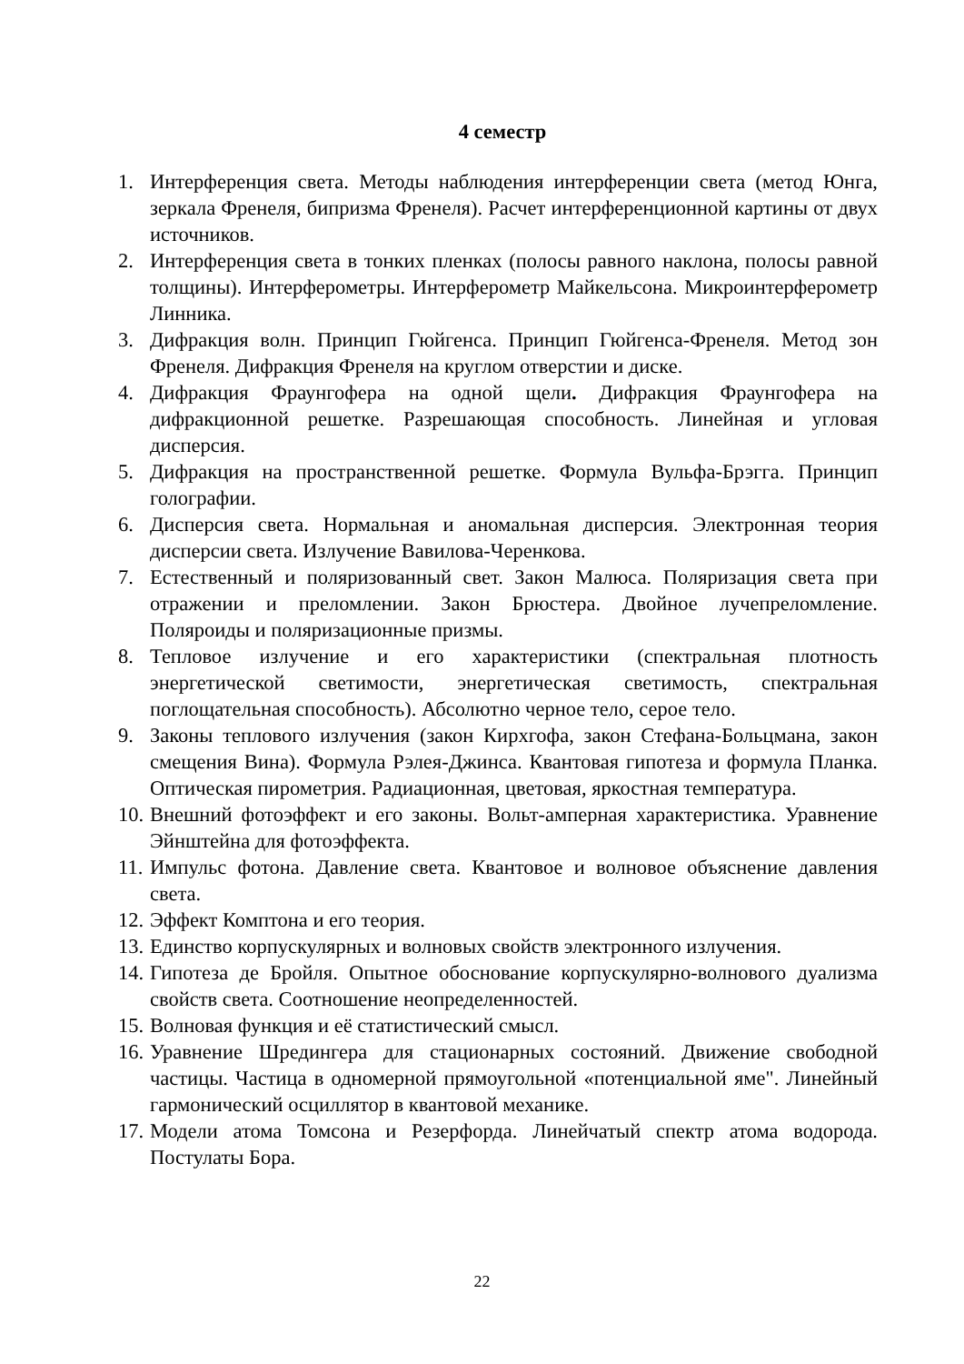4 семестр
1. Интерференция света. Методы наблюдения интерференции света (метод Юнга, зеркала Френеля, бипризма Френеля). Расчет интерференционной картины от двух источников.
2. Интерференция света в тонких пленках (полосы равного наклона, полосы равной толщины). Интерферометры. Интерферометр Майкельсона. Микроинтерферометр Линника.
3. Дифракция волн. Принцип Гюйгенса. Принцип Гюйгенса-Френеля. Метод зон Френеля. Дифракция Френеля на круглом отверстии и диске.
4. Дифракция Фраунгофера на одной щели. Дифракция Фраунгофера на дифракционной решетке. Разрешающая способность. Линейная и угловая дисперсия.
5. Дифракция на пространственной решетке. Формула Вульфа-Брэгга. Принцип голографии.
6. Дисперсия света. Нормальная и аномальная дисперсия. Электронная теория дисперсии света. Излучение Вавилова-Черенкова.
7. Естественный и поляризованный свет. Закон Малюса. Поляризация света при отражении и преломлении. Закон Брюстера. Двойное лучепреломление. Поляроиды и поляризационные призмы.
8. Тепловое излучение и его характеристики (спектральная плотность энергетической светимости, энергетическая светимость, спектральная поглощательная способность). Абсолютно черное тело, серое тело.
9. Законы теплового излучения (закон Кирхгофа, закон Стефана-Больцмана, закон смещения Вина). Формула Рэлея-Джинса. Квантовая гипотеза и формула Планка. Оптическая пирометрия. Радиационная, цветовая, яркостная температура.
10. Внешний фотоэффект и его законы. Вольт-амперная характеристика. Уравнение Эйнштейна для фотоэффекта.
11. Импульс фотона. Давление света. Квантовое и волновое объяснение давления света.
12. Эффект Комптона и его теория.
13. Единство корпускулярных и волновых свойств электронного излучения.
14. Гипотеза де Бройля. Опытное обоснование корпускулярно-волнового дуализма свойств света. Соотношение неопределенностей.
15. Волновая функция и её статистический смысл.
16. Уравнение Шредингера для стационарных состояний. Движение свободной частицы. Частица в одномерной прямоугольной «потенциальной яме". Линейный гармонический осциллятор в квантовой механике.
17. Модели атома Томсона и Резерфорда. Линейчатый спектр атома водорода. Постулаты Бора.
22